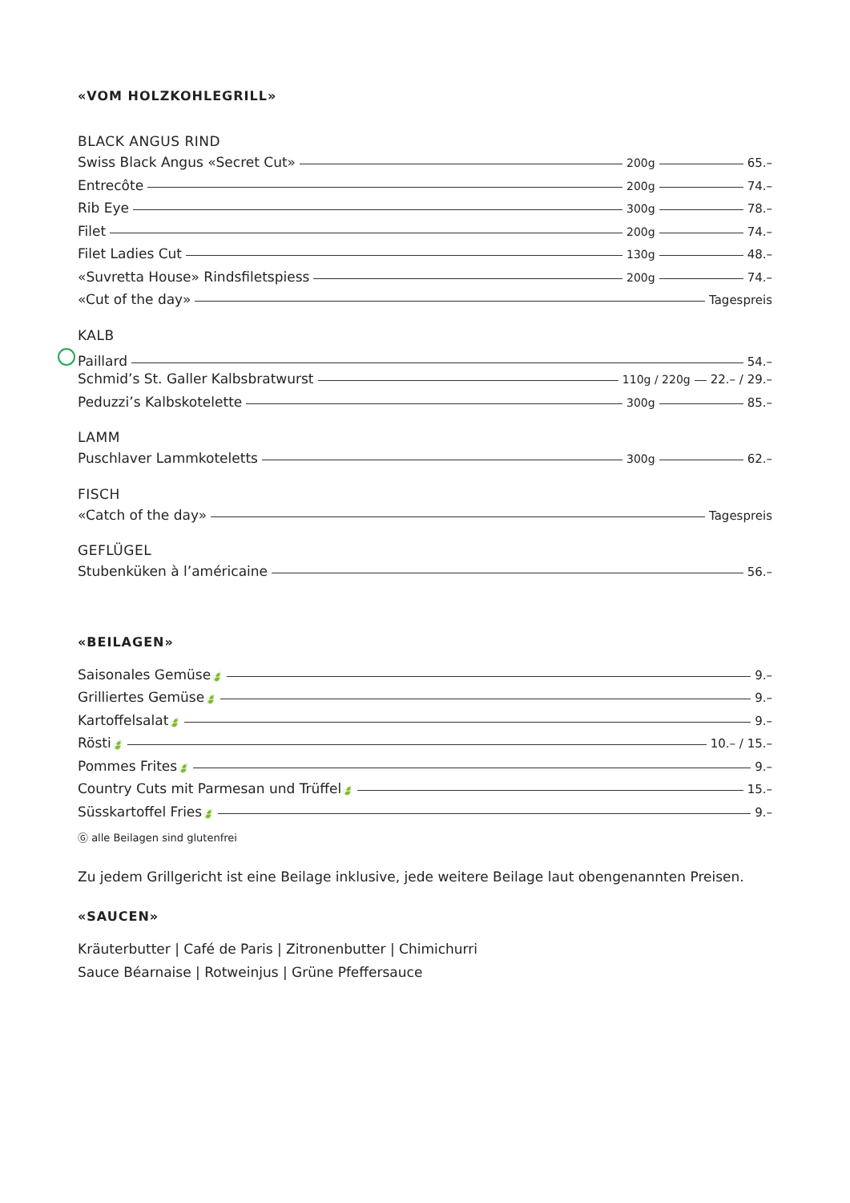«VOM HOLZKOHLEGRILL»
BLACK ANGUS RIND
Swiss Black Angus «Secret Cut» 200g 65.–
Entrecôte 200g 74.–
Rib Eye 300g 78.–
Filet 200g 74.–
Filet Ladies Cut 130g 48.–
«Suvretta House» Rindsfiletspiess 200g 74.–
«Cut of the day» Tagespreis
KALB
Paillard 54.–
Schmid’s St. Galler Kalbsbratwurst 110g / 220g 22.– / 29.–
Peduzzi’s Kalbskotelette 300g 85.–
LAMM
Puschlaver Lammkoteletts 300g 62.–
FISCH
«Catch of the day» Tagespreis
GEFLÜGEL
Stubenküken à l’américaine 56.–
«BEILAGEN»
Saisonales Gemüse 🍃 9.–
Grilliertes Gemüse 🍃 9.–
Kartoffelsalat 🍃 9.–
Rösti 🍃 10.– / 15.–
Pommes Frites 🍃 9.–
Country Cuts mit Parmesan und Trüffel 🍃 15.–
Süsskartoffel Fries 🍃 9.–
Ⓖ alle Beilagen sind glutenfrei
Zu jedem Grillgericht ist eine Beilage inklusive, jede weitere Beilage laut obengenannten Preisen.
«SAUCEN»
Kräuterbutter | Café de Paris | Zitronenbutter | Chimichurri
Sauce Béarnaise | Rotweinjus | Grüne Pfeffersauce